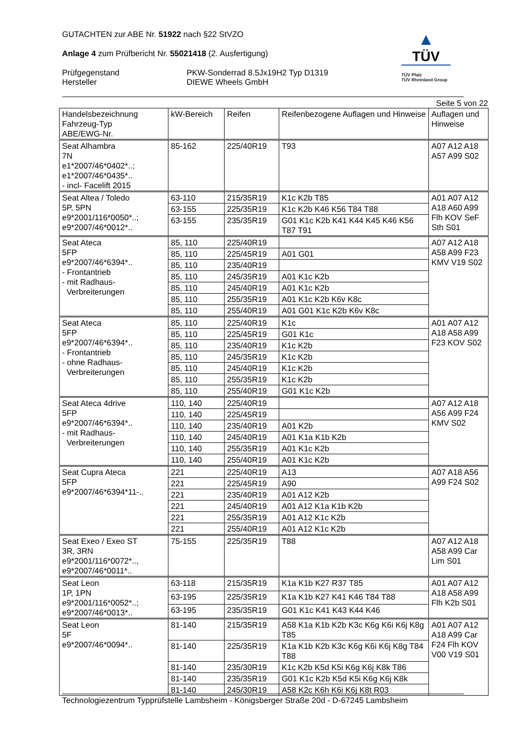GUTACHTEN zur ABE Nr. 51922 nach §22 StVZO
Anlage 4 zum Prüfbericht Nr. 55021418 (2. Ausfertigung)
Prüfgegenstand PKW-Sonderrad 8.5Jx19H2 Typ D1319
Hersteller DIEWE Wheels GmbH
▲
TÜV
TÜV Pfalz
TÜV Rheinland Group
Seite 5 von 22
| Handelsbezeichnung Fahrzeug-Typ ABE/EWG-Nr. | kW-Bereich | Reifen | Reifenbezogene Auflagen und Hinweise | Auflagen und Hinweise |
| --- | --- | --- | --- | --- |
| Seat Alhambra 7N e1*2007/46*0402*..; e1*2007/46*0435*.. - incl- Facelift 2015 | 85-162 | 225/40R19 | T93 | A07 A12 A18 A57 A99 S02 |
| Seat Altea / Toledo 5P, 5PN e9*2001/116*0050*..; e9*2007/46*0012*.. | 63-110 | 215/35R19 | K1c K2b T85 | A01 A07 A12 A18 A60 A99 Flh KOV SeF Sth S01 |
| | 63-155 | 225/35R19 | K1c K2b K46 K56 T84 T88 | |
| | 63-155 | 235/35R19 | G01 K1c K2b K41 K44 K45 K46 K56 T87 T91 | |
| Seat Ateca 5FP e9*2007/46*6394*.. - Frontantrieb - mit Radhaus- Verbreiterungen | 85, 110 | 225/40R19 | | A07 A12 A18 A58 A99 F23 KMV V19 S02 |
| | 85, 110 | 225/45R19 | A01 G01 | |
| | 85, 110 | 235/40R19 | | |
| | 85, 110 | 245/35R19 | A01 K1c K2b | |
| | 85, 110 | 245/40R19 | A01 K1c K2b | |
| | 85, 110 | 255/35R19 | A01 K1c K2b K6v K8c | |
| | 85, 110 | 255/40R19 | A01 G01 K1c K2b K6v K8c | |
| Seat Ateca 5FP e9*2007/46*6394*.. - Frontantrieb - ohne Radhaus- Verbreiterungen | 85, 110 | 225/40R19 | K1c | A01 A07 A12 A18 A58 A99 F23 KOV S02 |
| | 85, 110 | 225/45R19 | G01 K1c | |
| | 85, 110 | 235/40R19 | K1c K2b | |
| | 85, 110 | 245/35R19 | K1c K2b | |
| | 85, 110 | 245/40R19 | K1c K2b | |
| | 85, 110 | 255/35R19 | K1c K2b | |
| | 85, 110 | 255/40R19 | G01 K1c K2b | |
| Seat Ateca 4drive 5FP e9*2007/46*6394*.. - mit Radhaus- Verbreiterungen | 110, 140 | 225/40R19 | | A07 A12 A18 A56 A99 F24 KMV S02 |
| | 110, 140 | 225/45R19 | | |
| | 110, 140 | 235/40R19 | A01 K2b | |
| | 110, 140 | 245/40R19 | A01 K1a K1b K2b | |
| | 110, 140 | 255/35R19 | A01 K1c K2b | |
| | 110, 140 | 255/40R19 | A01 K1c K2b | |
| Seat Cupra Ateca 5FP e9*2007/46*6394*11-.. | 221 | 225/40R19 | A13 | A07 A18 A56 A99 F24 S02 |
| | 221 | 225/45R19 | A90 | |
| | 221 | 235/40R19 | A01 A12 K2b | |
| | 221 | 245/40R19 | A01 A12 K1a K1b K2b | |
| | 221 | 255/35R19 | A01 A12 K1c K2b | |
| | 221 | 255/40R19 | A01 A12 K1c K2b | |
| Seat Exeo / Exeo ST 3R, 3RN e9*2001/116*0072*.., e9*2007/46*0011*.. | 75-155 | 225/35R19 | T88 | A07 A12 A18 A58 A99 Car Lim S01 |
| Seat Leon 1P, 1PN e9*2001/116*0052*..; e9*2007/46*0013*.. | 63-118 | 215/35R19 | K1a K1b K27 R37 T85 | A01 A07 A12 A18 A58 A99 Flh K2b S01 |
| | 63-195 | 225/35R19 | K1a K1b K27 K41 K46 T84 T88 | |
| | 63-195 | 235/35R19 | G01 K1c K41 K43 K44 K46 | |
| Seat Leon 5F e9*2007/46*0094*.. | 81-140 | 215/35R19 | A58 K1a K1b K2b K3c K6g K6i K6j K8g T85 | A01 A07 A12 A18 A99 Car F24 Flh KOV V00 V19 S01 |
| | 81-140 | 225/35R19 | K1a K1b K2b K3c K6g K6i K6j K8g T84 T88 | |
| | 81-140 | 235/30R19 | K1c K2b K5d K5i K6g K6j K8k T86 | |
| | 81-140 | 235/35R19 | G01 K1c K2b K5d K5i K6g K6j K8k | |
| | 81-140 | 245/30R19 | A58 K2c K6h K6i K6j K8t R03 | |
Technologiezentrum Typprüfstelle Lambsheim - Königsberger Straße 20d - D-67245 Lambsheim